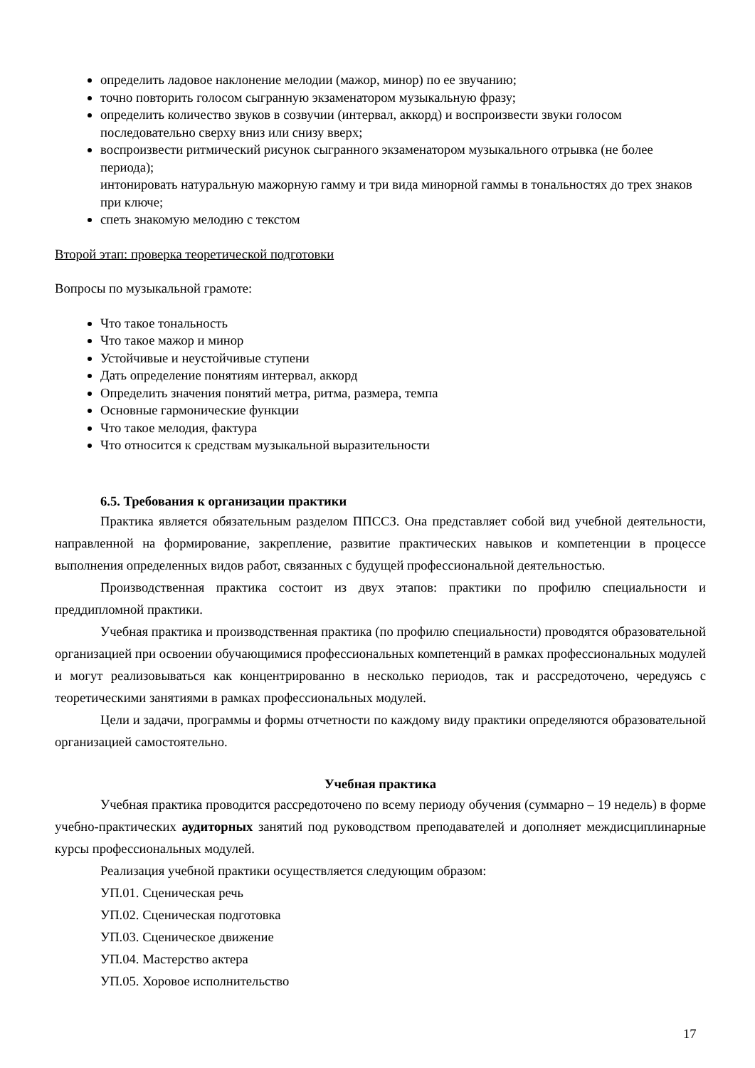определить ладовое наклонение мелодии (мажор, минор) по ее звучанию;
точно повторить голосом сыгранную экзаменатором музыкальную фразу;
определить количество звуков в созвучии (интервал, аккорд) и воспроизвести звуки голосом последовательно сверху вниз или снизу вверх;
воспроизвести ритмический рисунок сыгранного экзаменатором музыкального отрывка (не более периода);
интонировать натуральную мажорную гамму и три вида минорной гаммы в тональностях до трех знаков при ключе;
спеть знакомую мелодию с текстом
Второй этап: проверка теоретической подготовки
Вопросы по музыкальной грамоте:
Что такое тональность
Что такое мажор и минор
Устойчивые и неустойчивые ступени
Дать определение понятиям интервал, аккорд
Определить значения понятий метра, ритма, размера, темпа
Основные гармонические функции
Что такое мелодия, фактура
Что относится к средствам музыкальной выразительности
6.5. Требования к организации практики
Практика является обязательным разделом ППССЗ. Она представляет собой вид учебной деятельности, направленной на формирование, закрепление, развитие практических навыков и компетенции в процессе выполнения определенных видов работ, связанных с будущей профессиональной деятельностью.
Производственная практика состоит из двух этапов: практики по профилю специальности и преддипломной практики.
Учебная практика и производственная практика (по профилю специальности) проводятся образовательной организацией при освоении обучающимися профессиональных компетенций в рамках профессиональных модулей и могут реализовываться как концентрированно в несколько периодов, так и рассредоточено, чередуясь с теоретическими занятиями в рамках профессиональных модулей.
Цели и задачи, программы и формы отчетности по каждому виду практики определяются образовательной организацией самостоятельно.
Учебная практика
Учебная практика проводится рассредоточено по всему периоду обучения (суммарно – 19 недель) в форме учебно-практических аудиторных занятий под руководством преподавателей и дополняет междисциплинарные курсы профессиональных модулей.
Реализация учебной практики осуществляется следующим образом:
УП.01. Сценическая речь
УП.02. Сценическая подготовка
УП.03. Сценическое движение
УП.04. Мастерство актера
УП.05. Хоровое исполнительство
17